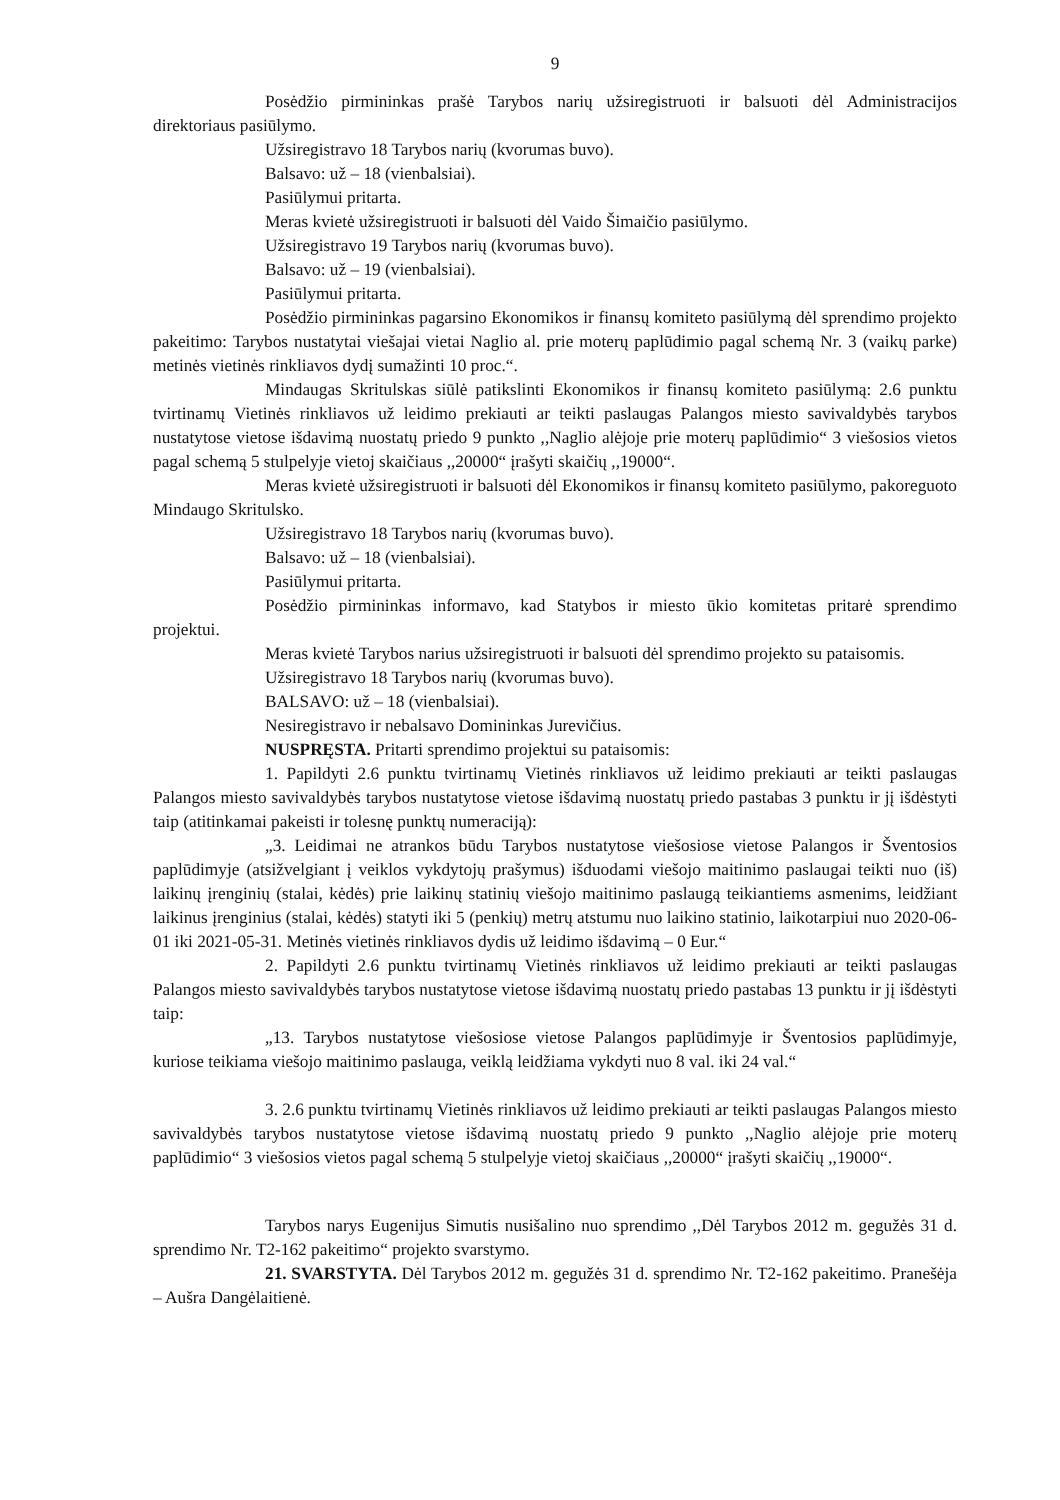9
Posėdžio pirmininkas prašė Tarybos narių užsiregistruoti ir balsuoti dėl Administracijos direktoriaus pasiūlymo.
Užsiregistravo 18 Tarybos narių (kvorumas buvo).
Balsavo: už – 18 (vienbalsiai).
Pasiūlymui pritarta.
Meras kvietė užsiregistruoti ir balsuoti dėl Vaido Šimaičio pasiūlymo.
Užsiregistravo 19 Tarybos narių (kvorumas buvo).
Balsavo: už – 19 (vienbalsiai).
Pasiūlymui pritarta.
Posėdžio pirmininkas pagarsino Ekonomikos ir finansų komiteto pasiūlymą dėl sprendimo projekto pakeitimo: Tarybos nustatytai viešajai vietai Naglio al. prie moterų paplūdimio pagal schemą Nr. 3 (vaikų parke) metinės vietinės rinkliavos dydį sumažinti 10 proc.“.
Mindaugas Skritulskas siūlė patikslinti Ekonomikos ir finansų komiteto pasiūlymą: 2.6 punktu tvirtinamų Vietinės rinkliavos už leidimo prekiauti ar teikti paslaugas Palangos miesto savivaldybės tarybos nustatytose vietose išdavimą nuostatų priedo 9 punkto ,,Naglio alėjoje prie moterų paplūdimio“ 3 viešosios vietos pagal schemą 5 stulpelyje vietoj skaičiaus ,,20000“ įrašyti skaičių ,,19000“.
Meras kvietė užsiregistruoti ir balsuoti dėl Ekonomikos ir finansų komiteto pasiūlymo, pakoreguoto Mindaugo Skritulsko.
Užsiregistravo 18 Tarybos narių (kvorumas buvo).
Balsavo: už – 18 (vienbalsiai).
Pasiūlymui pritarta.
Posėdžio pirmininkas informavo, kad Statybos ir miesto ūkio komitetas pritarė sprendimo projektui.
Meras kvietė Tarybos narius užsiregistruoti ir balsuoti dėl sprendimo projekto su pataisomis.
Užsiregistravo 18 Tarybos narių (kvorumas buvo).
BALSAVO: už – 18 (vienbalsiai).
Nesiregistravo ir nebalsavo Domininkas Jurevičius.
NUSPRĘSTA. Pritarti sprendimo projektui su pataisomis:
1. Papildyti 2.6 punktu tvirtinamų Vietinės rinkliavos už leidimo prekiauti ar teikti paslaugas Palangos miesto savivaldybės tarybos nustatytose vietose išdavimą nuostatų priedo pastabas 3 punktu ir jį išdėstyti taip (atitinkamai pakeisti ir tolesnę punktų numeraciją):
„3. Leidimai ne atrankos būdu Tarybos nustatytose viešosiose vietose Palangos ir Šventosios paplūdimyje (atsižvelgiant į veiklos vykdytojų prašymus) išduodami viešojo maitinimo paslaugai teikti nuo (iš) laikinų įrenginių (stalai, kėdės) prie laikinų statinių viešojo maitinimo paslaugą teikiantiems asmenims, leidžiant laikinus įrenginius (stalai, kėdės) statyti iki 5 (penkių) metrų atstumu nuo laikino statinio, laikotarpiui nuo 2020-06-01 iki 2021-05-31. Metinės vietinės rinkliavos dydis už leidimo išdavimą – 0 Eur.“
2. Papildyti 2.6 punktu tvirtinamų Vietinės rinkliavos už leidimo prekiauti ar teikti paslaugas Palangos miesto savivaldybės tarybos nustatytose vietose išdavimą nuostatų priedo pastabas 13 punktu ir jį išdėstyti taip:
„13. Tarybos nustatytose viešosiose vietose Palangos paplūdimyje ir Šventosios paplūdimyje, kuriose teikiama viešojo maitinimo paslauga, veiklą leidžiama vykdyti nuo 8 val. iki 24 val.“
3. 2.6 punktu tvirtinamų Vietinės rinkliavos už leidimo prekiauti ar teikti paslaugas Palangos miesto savivaldybės tarybos nustatytose vietose išdavimą nuostatų priedo 9 punkto ,,Naglio alėjoje prie moterų paplūdimio“ 3 viešosios vietos pagal schemą 5 stulpelyje vietoj skaičiaus ,,20000“ įrašyti skaičių ,,19000“.
Tarybos narys Eugenijus Simutis nusišalino nuo sprendimo ,,Dėl Tarybos 2012 m. gegužės 31 d. sprendimo Nr. T2-162 pakeitimo“ projekto svarstymo.
21. SVARSTYTA. Dėl Tarybos 2012 m. gegužės 31 d. sprendimo Nr. T2-162 pakeitimo. Pranešėja – Aušra Dangėlaitienė.